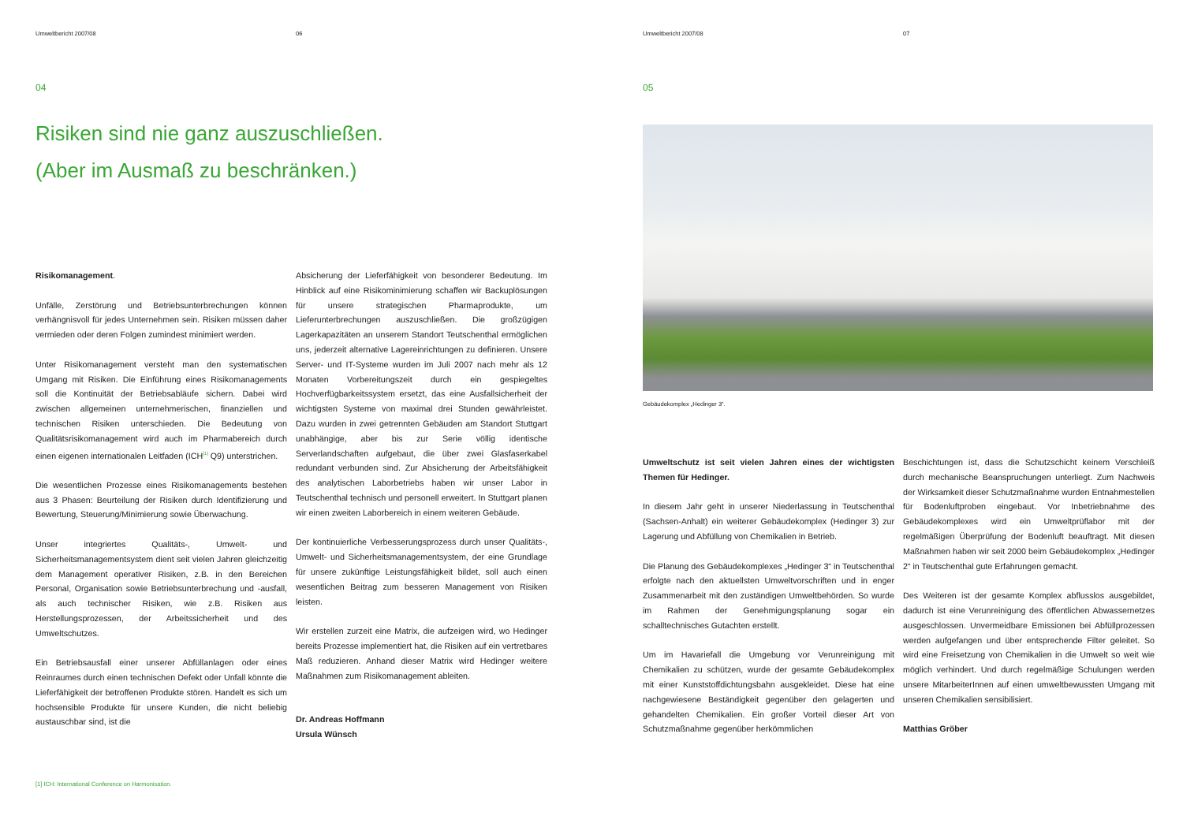Umweltbericht 2007/08 06
04
Risiken sind nie ganz auszuschließen.
(Aber im Ausmaß zu beschränken.)
Risikomanagement.
Unfälle, Zerstörung und Betriebsunterbrechungen können verhängnisvoll für jedes Unternehmen sein. Risiken müssen daher vermieden oder deren Folgen zumindest minimiert werden.
Unter Risikomanagement versteht man den systematischen Umgang mit Risiken. Die Einführung eines Risikomanagements soll die Kontinuität der Betriebsabläufe sichern. Dabei wird zwischen allgemeinen unternehmerischen, finanziellen und technischen Risiken unterschieden. Die Bedeutung von Qualitätsrisikomanagement wird auch im Pharmabereich durch einen eigenen internationalen Leitfaden (ICH<sup>[1]</sup> Q9) unterstrichen.
Die wesentlichen Prozesse eines Risikomanagements bestehen aus 3 Phasen: Beurteilung der Risiken durch Identifizierung und Bewertung, Steuerung/Minimierung sowie Überwachung.
Unser integriertes Qualitäts-, Umwelt- und Sicherheitsmanagementsystem dient seit vielen Jahren gleichzeitig dem Management operativer Risiken, z.B. in den Bereichen Personal, Organisation sowie Betriebsunterbrechung und -ausfall, als auch technischer Risiken, wie z.B. Risiken aus Herstellungsprozessen, der Arbeitssicherheit und des Umweltschutzes.
Ein Betriebsausfall einer unserer Abfüllanlagen oder eines Reinraumes durch einen technischen Defekt oder Unfall könnte die Lieferfähigkeit der betroffenen Produkte stören. Handelt es sich um hochsensible Produkte für unsere Kunden, die nicht beliebig austauschbar sind, ist die
Absicherung der Lieferfähigkeit von besonderer Bedeutung. Im Hinblick auf eine Risikominimierung schaffen wir Backuplösungen für unsere strategischen Pharmaprodukte, um Lieferunterbrechungen auszuschließen. Die großzügigen Lagerkapazitäten an unserem Standort Teutschenthal ermöglichen uns, jederzeit alternative Lagereinrichtungen zu definieren. Unsere Server- und IT-Systeme wurden im Juli 2007 nach mehr als 12 Monaten Vorbereitungszeit durch ein gespiegeltes Hochverfügbarkeitssystem ersetzt, das eine Ausfallsicherheit der wichtigsten Systeme von maximal drei Stunden gewährleistet. Dazu wurden in zwei getrennten Gebäuden am Standort Stuttgart unabhängige, aber bis zur Serie völlig identische Serverlandschaften aufgebaut, die über zwei Glasfaserkabel redundant verbunden sind. Zur Absicherung der Arbeitsfähigkeit des analytischen Laborbetriebs haben wir unser Labor in Teutschenthal technisch und personell erweitert. In Stuttgart planen wir einen zweiten Laborbereich in einem weiteren Gebäude.
Der kontinuierliche Verbesserungsprozess durch unser Qualitäts-, Umwelt- und Sicherheitsmanagementsystem, der eine Grundlage für unsere zukünftige Leistungsfähigkeit bildet, soll auch einen wesentlichen Beitrag zum besseren Management von Risiken leisten.
Wir erstellen zurzeit eine Matrix, die aufzeigen wird, wo Hedinger bereits Prozesse implementiert hat, die Risiken auf ein vertretbares Maß reduzieren. Anhand dieser Matrix wird Hedinger weitere Maßnahmen zum Risikomanagement ableiten.
Dr. Andreas Hoffmann
Ursula Wünsch
[1] ICH: International Conference on Harmonisation.
Umweltbericht 2007/08 07
05
Gebäudekomplex „Hedinger 3“.
Umweltschutz ist seit vielen Jahren eines der wichtigsten Themen für Hedinger.
In diesem Jahr geht in unserer Niederlassung in Teutschenthal (Sachsen-Anhalt) ein weiterer Gebäudekomplex (Hedinger 3) zur Lagerung und Abfüllung von Chemikalien in Betrieb.
Die Planung des Gebäudekomplexes „Hedinger 3“ in Teutschenthal erfolgte nach den aktuellsten Umweltvorschriften und in enger Zusammenarbeit mit den zuständigen Umweltbehörden. So wurde im Rahmen der Genehmigungsplanung sogar ein schalltechnisches Gutachten erstellt.
Um im Havariefall die Umgebung vor Verunreinigung mit Chemikalien zu schützen, wurde der gesamte Gebäudekomplex mit einer Kunststoffdichtungsbahn ausgekleidet. Diese hat eine nachgewiesene Beständigkeit gegenüber den gelagerten und gehandelten Chemikalien. Ein großer Vorteil dieser Art von Schutzmaßnahme gegenüber herkömmlichen
Beschichtungen ist, dass die Schutzschicht keinem Verschleiß durch mechanische Beanspruchungen unterliegt. Zum Nachweis der Wirksamkeit dieser Schutzmaßnahme wurden Entnahmestellen für Bodenluftproben eingebaut. Vor Inbetriebnahme des Gebäudekomplexes wird ein Umweltprüflabor mit der regelmäßigen Überprüfung der Bodenluft beauftragt. Mit diesen Maßnahmen haben wir seit 2000 beim Gebäudekomplex „Hedinger 2“ in Teutschenthal gute Erfahrungen gemacht.
Des Weiteren ist der gesamte Komplex abflusslos ausgebildet, dadurch ist eine Verunreinigung des öffentlichen Abwassernetzes ausgeschlossen. Unvermeidbare Emissionen bei Abfüllprozessen werden aufgefangen und über entsprechende Filter geleitet. So wird eine Freisetzung von Chemikalien in die Umwelt so weit wie möglich verhindert. Und durch regelmäßige Schulungen werden unsere MitarbeiterInnen auf einen umweltbewussten Umgang mit unseren Chemikalien sensibilisiert.
Matthias Gröber